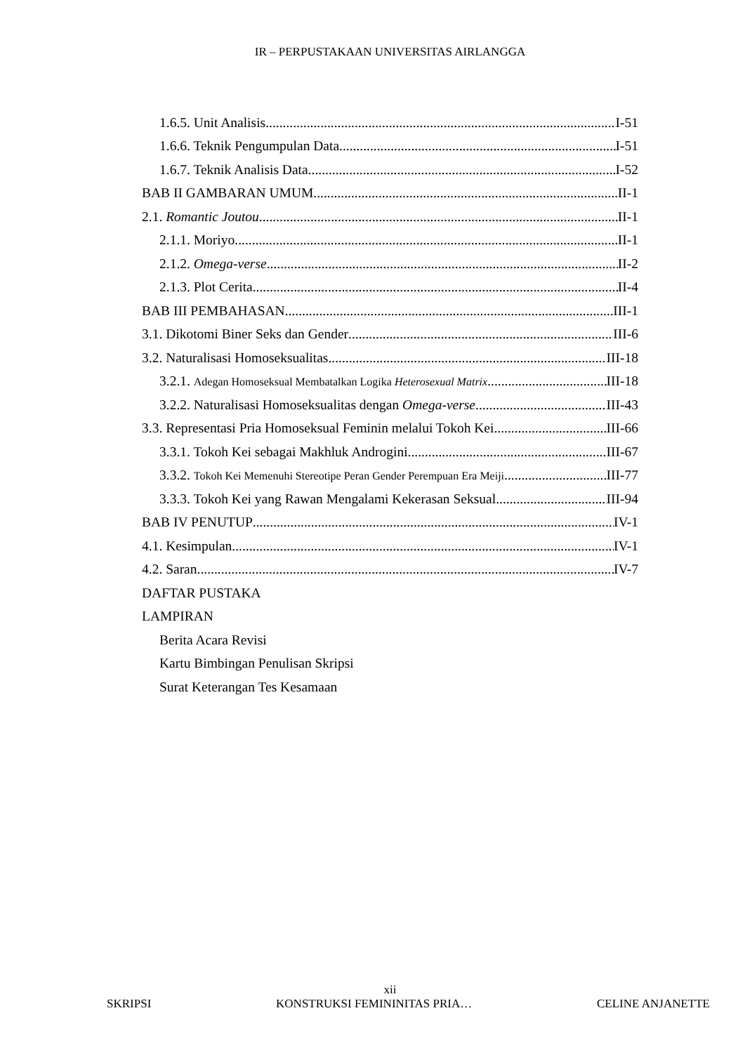IR – PERPUSTAKAAN UNIVERSITAS AIRLANGGA
1.6.5. Unit Analisis I-51
1.6.6. Teknik Pengumpulan Data I-51
1.6.7. Teknik Analisis Data I-52
BAB II GAMBARAN UMUM II-1
2.1. Romantic Joutou II-1
2.1.1. Moriyo II-1
2.1.2. Omega-verse II-2
2.1.3. Plot Cerita II-4
BAB III PEMBAHASAN III-1
3.1. Dikotomi Biner Seks dan Gender III-6
3.2. Naturalisasi Homoseksualitas III-18
3.2.1. Adegan Homoseksual Membatalkan Logika Heterosexual Matrix III-18
3.2.2. Naturalisasi Homoseksualitas dengan Omega-verse III-43
3.3. Representasi Pria Homoseksual Feminin melalui Tokoh Kei III-66
3.3.1. Tokoh Kei sebagai Makhluk Androgini III-67
3.3.2. Tokoh Kei Memenuhi Stereotipe Peran Gender Perempuan Era Meiji III-77
3.3.3. Tokoh Kei yang Rawan Mengalami Kekerasan Seksual III-94
BAB IV PENUTUP IV-1
4.1. Kesimpulan IV-1
4.2. Saran IV-7
DAFTAR PUSTAKA
LAMPIRAN
Berita Acara Revisi
Kartu Bimbingan Penulisan Skripsi
Surat Keterangan Tes Kesamaan
xii
SKRIPSI KONSTRUKSI FEMININITAS PRIA… CELINE ANJANETTE